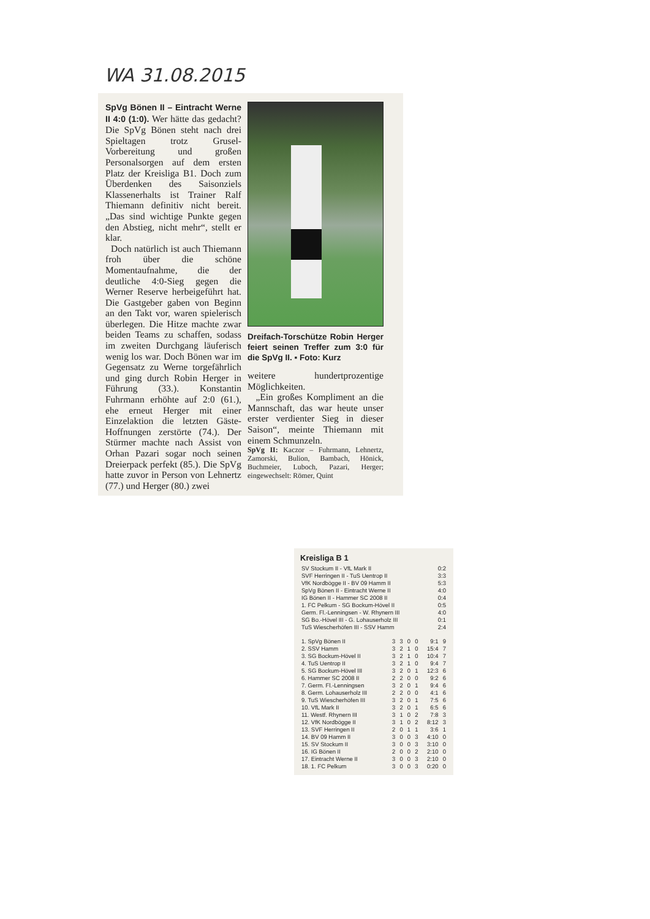WA 31.08.2015
SpVg Bönen II – Eintracht Werne II 4:0 (1:0). Wer hätte das gedacht? Die SpVg Bönen steht nach drei Spieltagen trotz Grusel-Vorbereitung und großen Personalsorgen auf dem ersten Platz der Kreisliga B1. Doch zum Überdenken des Saisonziels Klassenerhalts ist Trainer Ralf Thiemann definitiv nicht bereit. „Das sind wichtige Punkte gegen den Abstieg, nicht mehr“, stellt er klar.
Doch natürlich ist auch Thiemann froh über die schöne Momentaufnahme, die der deutliche 4:0-Sieg gegen die Werner Reserve herbeigeführt hat. Die Gastgeber gaben von Beginn an den Takt vor, waren spielerisch überlegen. Die Hitze machte zwar beiden Teams zu schaffen, sodass im zweiten Durchgang läuferisch wenig los war. Doch Bönen war im Gegensatz zu Werne torgefährlich und ging durch Robin Herger in Führung (33.). Konstantin Fuhrmann erhöhte auf 2:0 (61.), ehe erneut Herger mit einer Einzelaktion die letzten Gäste-Hoffnungen zerstörte (74.). Der Stürmer machte nach Assist von Orhan Pazari sogar noch seinen Dreierpack perfekt (85.). Die SpVg hatte zuvor in Person von Lehnertz (77.) und Herger (80.) zwei
Dreifach-Torschütze Robin Herger feiert seinen Treffer zum 3:0 für die SpVg II. ▪ Foto: Kurz
weitere hundertprozentige Möglichkeiten.
„Ein großes Kompliment an die Mannschaft, das war heute unser erster verdienter Sieg in dieser Saison“, meinte Thiemann mit einem Schmunzeln.
SpVg II: Kaczor – Fuhrmann, Lehnertz, Zamorski, Bulion, Bambach, Hönick, Buchmeier, Luboch, Pazari, Herger; eingewechselt: Römer, Quint
Kreisliga B 1
| SV Stockum II - VfL Mark II | 0:2 |
| SVF Herringen II - TuS Uentrop II | 3:3 |
| VfK Nordbögge II - BV 09 Hamm II | 5:3 |
| SpVg Bönen II - Eintracht Werne II | 4:0 |
| IG Bönen II - Hammer SC 2008 II | 0:4 |
| 1. FC Pelkum - SG Bockum-Hövel II | 0:5 |
| Germ. Fl.-Lenningsen - W. Rhynern III | 4:0 |
| SG Bo.-Hövel III - G. Lohauserholz III | 0:1 |
| TuS Wiescherhöfen III - SSV Hamm | 2:4 |
| 1. SpVg Bönen II | 3 | 3 | 0 | 0 | 9:1 | 9 |
| 2. SSV Hamm | 3 | 2 | 1 | 0 | 15:4 | 7 |
| 3. SG Bockum-Hövel II | 3 | 2 | 1 | 0 | 10:4 | 7 |
| 4. TuS Uentrop II | 3 | 2 | 1 | 0 | 9:4 | 7 |
| 5. SG Bockum-Hövel III | 3 | 2 | 0 | 1 | 12:3 | 6 |
| 6. Hammer SC 2008 II | 2 | 2 | 0 | 0 | 9:2 | 6 |
| 7. Germ. Fl.-Lenningsen | 3 | 2 | 0 | 1 | 9:4 | 6 |
| 8. Germ. Lohauserholz III | 2 | 2 | 0 | 0 | 4:1 | 6 |
| 9. TuS Wiescherhöfen III | 3 | 2 | 0 | 1 | 7:5 | 6 |
| 10. VfL Mark II | 3 | 2 | 0 | 1 | 6:5 | 6 |
| 11. Westf. Rhynern III | 3 | 1 | 0 | 2 | 7:8 | 3 |
| 12. VfK Nordbögge II | 3 | 1 | 0 | 2 | 8:12 | 3 |
| 13. SVF Herringen II | 2 | 0 | 1 | 1 | 3:6 | 1 |
| 14. BV 09 Hamm II | 3 | 0 | 0 | 3 | 4:10 | 0 |
| 15. SV Stockum II | 3 | 0 | 0 | 3 | 3:10 | 0 |
| 16. IG Bönen II | 2 | 0 | 0 | 2 | 2:10 | 0 |
| 17. Eintracht Werne II | 3 | 0 | 0 | 3 | 2:10 | 0 |
| 18. 1. FC Pelkum | 3 | 0 | 0 | 3 | 0:20 | 0 |